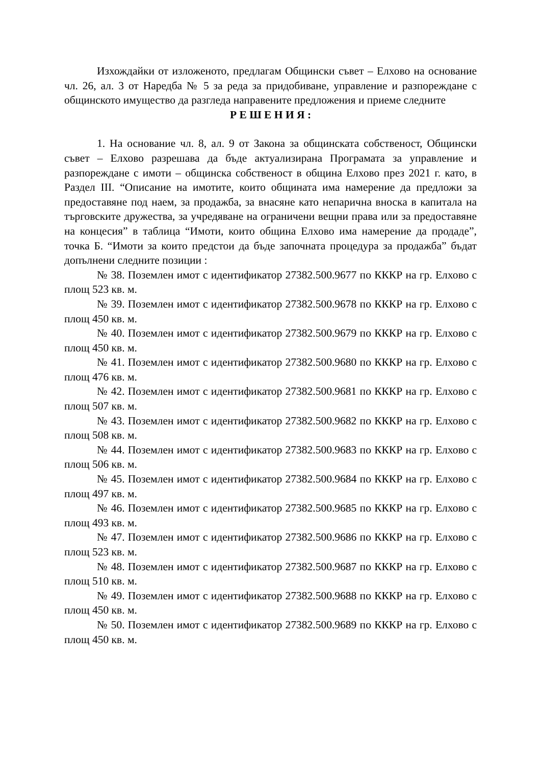Изхождайки от изложеното, предлагам Общински съвет – Елхово на основание чл. 26, ал. 3 от Наредба № 5 за реда за придобиване, управление и разпореждане с общинското имущество да разгледа направените предложения и приеме следните
Р Е Ш Е Н И Я :
1. На основание чл. 8, ал. 9 от Закона за общинската собственост, Общински съвет – Елхово разрешава да бъде актуализирана Програмата за управление и разпореждане с имоти – общинска собственост в община Елхово през 2021 г. като, в Раздел III. “Описание на имотите, които общината има намерение да предложи за предоставяне под наем, за продажба, за внасяне като непарична вноска в капитала на търговските дружества, за учредяване на ограничени вещни права или за предоставяне на концесия” в таблица “Имоти, които община Елхово има намерение да продаде”, точка Б. “Имоти за които предстои да бъде започната процедура за продажба” бъдат допълнени следните позиции :
№ 38. Поземлен имот с идентификатор 27382.500.9677 по КККР на гр. Елхово с площ 523 кв. м.
№ 39. Поземлен имот с идентификатор 27382.500.9678 по КККР на гр. Елхово с площ 450 кв. м.
№ 40. Поземлен имот с идентификатор 27382.500.9679 по КККР на гр. Елхово с площ 450 кв. м.
№ 41. Поземлен имот с идентификатор 27382.500.9680 по КККР на гр. Елхово с площ 476 кв. м.
№ 42. Поземлен имот с идентификатор 27382.500.9681 по КККР на гр. Елхово с площ 507 кв. м.
№ 43. Поземлен имот с идентификатор 27382.500.9682 по КККР на гр. Елхово с площ 508 кв. м.
№ 44. Поземлен имот с идентификатор 27382.500.9683 по КККР на гр. Елхово с площ 506 кв. м.
№ 45. Поземлен имот с идентификатор 27382.500.9684 по КККР на гр. Елхово с площ 497 кв. м.
№ 46. Поземлен имот с идентификатор 27382.500.9685 по КККР на гр. Елхово с площ 493 кв. м.
№ 47. Поземлен имот с идентификатор 27382.500.9686 по КККР на гр. Елхово с площ 523 кв. м.
№ 48. Поземлен имот с идентификатор 27382.500.9687 по КККР на гр. Елхово с площ 510 кв. м.
№ 49. Поземлен имот с идентификатор 27382.500.9688 по КККР на гр. Елхово с площ 450 кв. м.
№ 50. Поземлен имот с идентификатор 27382.500.9689 по КККР на гр. Елхово с площ 450 кв. м.